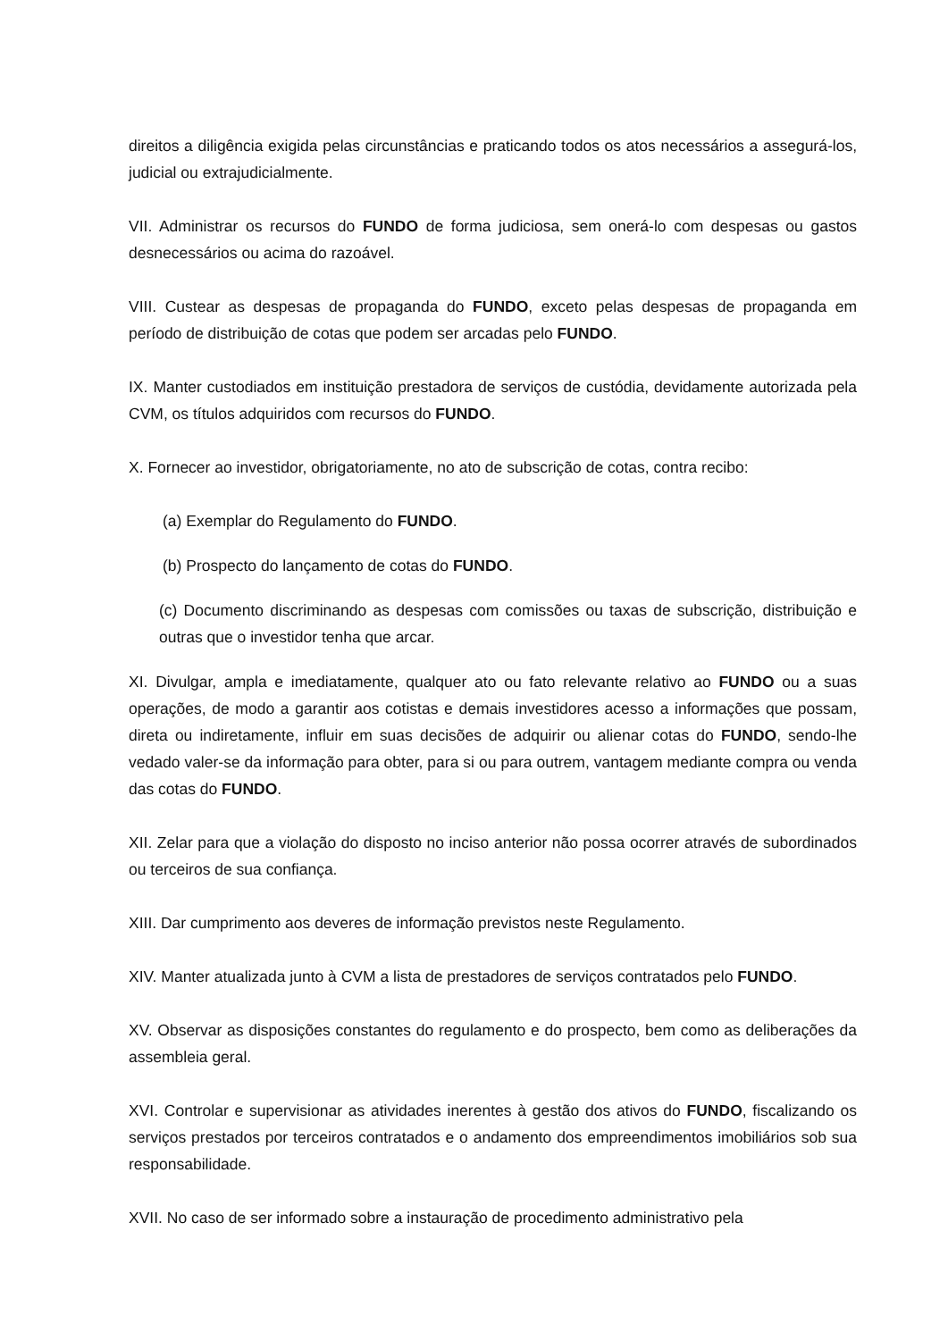direitos a diligência exigida pelas circunstâncias e praticando todos os atos necessários a assegurá-los, judicial ou extrajudicialmente.
VII. Administrar os recursos do FUNDO de forma judiciosa, sem onerá-lo com despesas ou gastos desnecessários ou acima do razoável.
VIII. Custear as despesas de propaganda do FUNDO, exceto pelas despesas de propaganda em período de distribuição de cotas que podem ser arcadas pelo FUNDO.
IX. Manter custodiados em instituição prestadora de serviços de custódia, devidamente autorizada pela CVM, os títulos adquiridos com recursos do FUNDO.
X. Fornecer ao investidor, obrigatoriamente, no ato de subscrição de cotas, contra recibo:
(a) Exemplar do Regulamento do FUNDO.
(b) Prospecto do lançamento de cotas do FUNDO.
(c) Documento discriminando as despesas com comissões ou taxas de subscrição, distribuição e outras que o investidor tenha que arcar.
XI. Divulgar, ampla e imediatamente, qualquer ato ou fato relevante relativo ao FUNDO ou a suas operações, de modo a garantir aos cotistas e demais investidores acesso a informações que possam, direta ou indiretamente, influir em suas decisões de adquirir ou alienar cotas do FUNDO, sendo-lhe vedado valer-se da informação para obter, para si ou para outrem, vantagem mediante compra ou venda das cotas do FUNDO.
XII. Zelar para que a violação do disposto no inciso anterior não possa ocorrer através de subordinados ou terceiros de sua confiança.
XIII. Dar cumprimento aos deveres de informação previstos neste Regulamento.
XIV. Manter atualizada junto à CVM a lista de prestadores de serviços contratados pelo FUNDO.
XV. Observar as disposições constantes do regulamento e do prospecto, bem como as deliberações da assembleia geral.
XVI. Controlar e supervisionar as atividades inerentes à gestão dos ativos do FUNDO, fiscalizando os serviços prestados por terceiros contratados e o andamento dos empreendimentos imobiliários sob sua responsabilidade.
XVII. No caso de ser informado sobre a instauração de procedimento administrativo pela